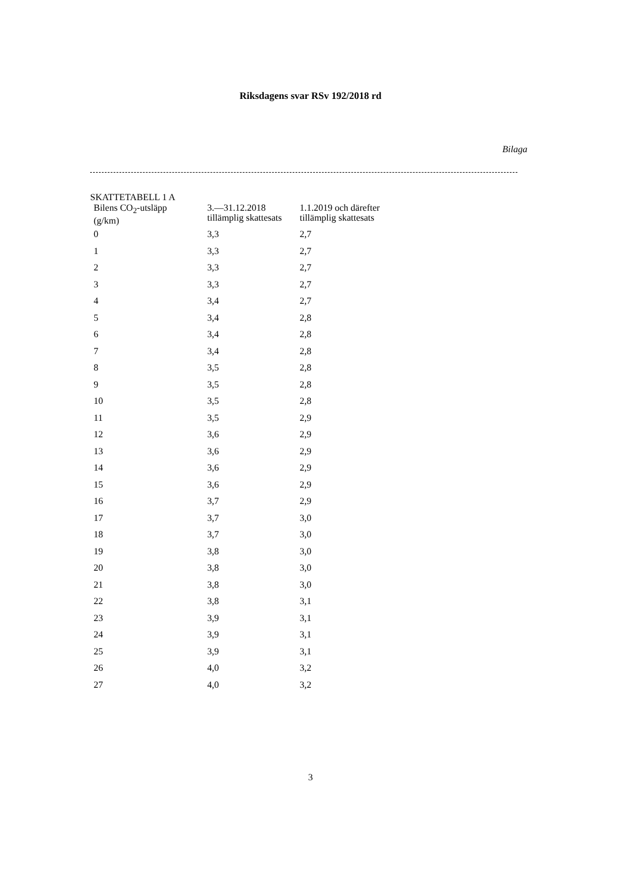Riksdagens svar RSv 192/2018 rd
Bilaga
SKATTETABELL 1 A
| Bilens CO<sub>2</sub>-utsläpp (g/km) | 3.—31.12.2018 tillämplig skattesats | 1.1.2019 och därefter tillämplig skattesats |
| --- | --- | --- |
| 0 | 3,3 | 2,7 |
| 1 | 3,3 | 2,7 |
| 2 | 3,3 | 2,7 |
| 3 | 3,3 | 2,7 |
| 4 | 3,4 | 2,7 |
| 5 | 3,4 | 2,8 |
| 6 | 3,4 | 2,8 |
| 7 | 3,4 | 2,8 |
| 8 | 3,5 | 2,8 |
| 9 | 3,5 | 2,8 |
| 10 | 3,5 | 2,8 |
| 11 | 3,5 | 2,9 |
| 12 | 3,6 | 2,9 |
| 13 | 3,6 | 2,9 |
| 14 | 3,6 | 2,9 |
| 15 | 3,6 | 2,9 |
| 16 | 3,7 | 2,9 |
| 17 | 3,7 | 3,0 |
| 18 | 3,7 | 3,0 |
| 19 | 3,8 | 3,0 |
| 20 | 3,8 | 3,0 |
| 21 | 3,8 | 3,0 |
| 22 | 3,8 | 3,1 |
| 23 | 3,9 | 3,1 |
| 24 | 3,9 | 3,1 |
| 25 | 3,9 | 3,1 |
| 26 | 4,0 | 3,2 |
| 27 | 4,0 | 3,2 |
3